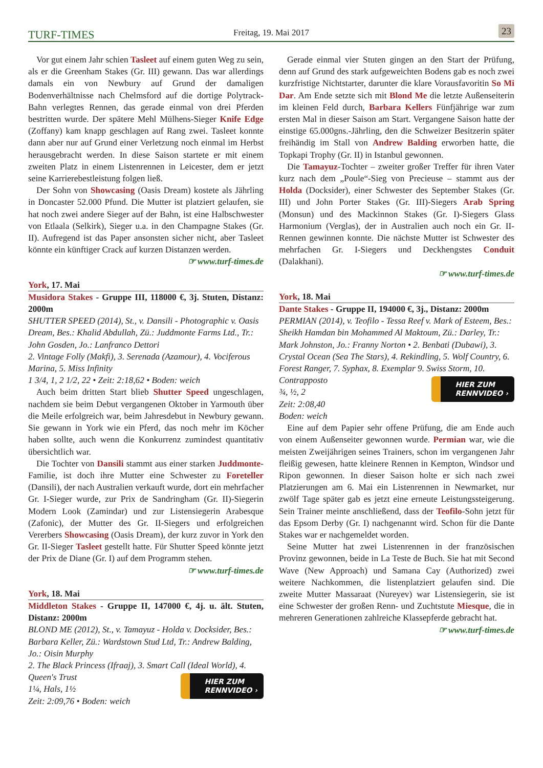TURF-TIMES Freitag, 19. Mai 2017 23
Vor gut einem Jahr schien Tasleet auf einem guten Weg zu sein, als er die Greenham Stakes (Gr. III) gewann. Das war allerdings damals ein von Newbury auf Grund der damaligen Bodenverhältnisse nach Chelmsford auf die dortige Polytrack-Bahn verlegtes Rennen, das gerade einmal von drei Pferden bestritten wurde. Der spätere Mehl Mülhens-Sieger Knife Edge (Zoffany) kam knapp geschlagen auf Rang zwei. Tasleet konnte dann aber nur auf Grund einer Verletzung noch einmal im Herbst herausgebracht werden. In diese Saison startete er mit einem zweiten Platz in einem Listenrennen in Leicester, dem er jetzt seine Karrierebestleistung folgen ließ.
Der Sohn von Showcasing (Oasis Dream) kostete als Jährling in Doncaster 52.000 Pfund. Die Mutter ist platziert gelaufen, sie hat noch zwei andere Sieger auf der Bahn, ist eine Halbschwester von Etlaala (Selkirk), Sieger u.a. in den Champagne Stakes (Gr. II). Aufregend ist das Paper ansonsten sicher nicht, aber Tasleet könnte ein künftiger Crack auf kurzen Distanzen werden.
☞ www.turf-times.de
York, 17. Mai
Musidora Stakes - Gruppe III, 118000 €, 3j. Stuten, Distanz: 2000m
SHUTTER SPEED (2014), St., v. Dansili - Photographic v. Oasis Dream, Bes.: Khalid Abdullah, Zü.: Juddmonte Farms Ltd., Tr.: John Gosden, Jo.: Lanfranco Dettori
2. Vintage Folly (Makfi), 3. Serenada (Azamour), 4. Vociferous Marina, 5. Miss Infinity
1 3/4, 1, 2 1/2, 22 • Zeit: 2:18,62 • Boden: weich
Auch beim dritten Start blieb Shutter Speed ungeschlagen, nachdem sie beim Debut vergangenen Oktober in Yarmouth über die Meile erfolgreich war, beim Jahresdebut in Newbury gewann. Sie gewann in York wie ein Pferd, das noch mehr im Köcher haben sollte, auch wenn die Konkurrenz zumindest quantitativ übersichtlich war.
Die Tochter von Dansili stammt aus einer starken Juddmonte-Familie, ist doch ihre Mutter eine Schwester zu Foreteller (Dansili), der nach Australien verkauft wurde, dort ein mehrfacher Gr. I-Sieger wurde, zur Prix de Sandringham (Gr. II)-Siegerin Modern Look (Zamindar) und zur Listensiegerin Arabesque (Zafonic), der Mutter des Gr. II-Siegers und erfolgreichen Vererbers Showcasing (Oasis Dream), der kurz zuvor in York den Gr. II-Sieger Tasleet gestellt hatte. Für Shutter Speed könnte jetzt der Prix de Diane (Gr. I) auf dem Programm stehen.
☞ www.turf-times.de
York, 18. Mai
Middleton Stakes - Gruppe II, 147000 €, 4j. u. ält. Stuten, Distanz: 2000m
BLOND ME (2012), St., v. Tamayuz - Holda v. Docksider, Bes.: Barbara Keller, Zü.: Wardstown Stud Ltd, Tr.: Andrew Balding, Jo.: Oisin Murphy
2. The Black Princess (Ifraaj), 3. Smart Call (Ideal World), 4. Queen's Trust
HIER ZUM
RENNVIDEO ›
1¼, Hals, 1½
Zeit: 2:09,76 • Boden: weich
Gerade einmal vier Stuten gingen an den Start der Prüfung, denn auf Grund des stark aufgeweichten Bodens gab es noch zwei kurzfristige Nichtstarter, darunter die klare Vorausfavoritin So Mi Dar. Am Ende setzte sich mit Blond Me die letzte Außenseiterin im kleinen Feld durch, Barbara Kellers Fünfjährige war zum ersten Mal in dieser Saison am Start. Vergangene Saison hatte der einstige 65.000gns.-Jährling, den die Schweizer Besitzerin später freihändig im Stall von Andrew Balding erworben hatte, die Topkapi Trophy (Gr. II) in Istanbul gewonnen.
Die Tamayuz-Tochter – zweiter großer Treffer für ihren Vater kurz nach dem „Poule“-Sieg von Precieuse – stammt aus der Holda (Docksider), einer Schwester des September Stakes (Gr. III) und John Porter Stakes (Gr. III)-Siegers Arab Spring (Monsun) und des Mackinnon Stakes (Gr. I)-Siegers Glass Harmonium (Verglas), der in Australien auch noch ein Gr. II-Rennen gewinnen konnte. Die nächste Mutter ist Schwester des mehrfachen Gr. I-Siegers und Deckhengstes Conduit (Dalakhani).
☞ www.turf-times.de
York, 18. Mai
Dante Stakes - Gruppe II, 194000 €, 3j., Distanz: 2000m
PERMIAN (2014), v. Teofilo - Tessa Reef v. Mark of Esteem, Bes.: Sheikh Hamdan bin Mohammed Al Maktoum, Zü.: Darley, Tr.: Mark Johnston, Jo.: Franny Norton • 2. Benbati (Dubawi), 3. Crystal Ocean (Sea The Stars), 4. Rekindling, 5. Wolf Country, 6. Forest Ranger, 7. Syphax, 8. Exemplar 9. Swiss Storm, 10. Contrapposto
HIER ZUM
RENNVIDEO ›
¾, ½, 2
Zeit: 2:08,40
Boden: weich
Eine auf dem Papier sehr offene Prüfung, die am Ende auch von einem Außenseiter gewonnen wurde. Permian war, wie die meisten Zweijährigen seines Trainers, schon im vergangenen Jahr fleißig gewesen, hatte kleinere Rennen in Kempton, Windsor und Ripon gewonnen. In dieser Saison holte er sich nach zwei Platzierungen am 6. Mai ein Listenrennen in Newmarket, nur zwölf Tage später gab es jetzt eine erneute Leistungssteigerung. Sein Trainer meinte anschließend, dass der Teofilo-Sohn jetzt für das Epsom Derby (Gr. I) nachgenannt wird. Schon für die Dante Stakes war er nachgemeldet worden.
Seine Mutter hat zwei Listenrennen in der französischen Provinz gewonnen, beide in La Teste de Buch. Sie hat mit Second Wave (New Approach) und Samana Cay (Authorized) zwei weitere Nachkommen, die listenplatziert gelaufen sind. Die zweite Mutter Massaraat (Nureyev) war Listensiegerin, sie ist eine Schwester der großen Renn- und Zuchtstute Miesque, die in mehreren Generationen zahlreiche Klassepferde gebracht hat.
☞ www.turf-times.de